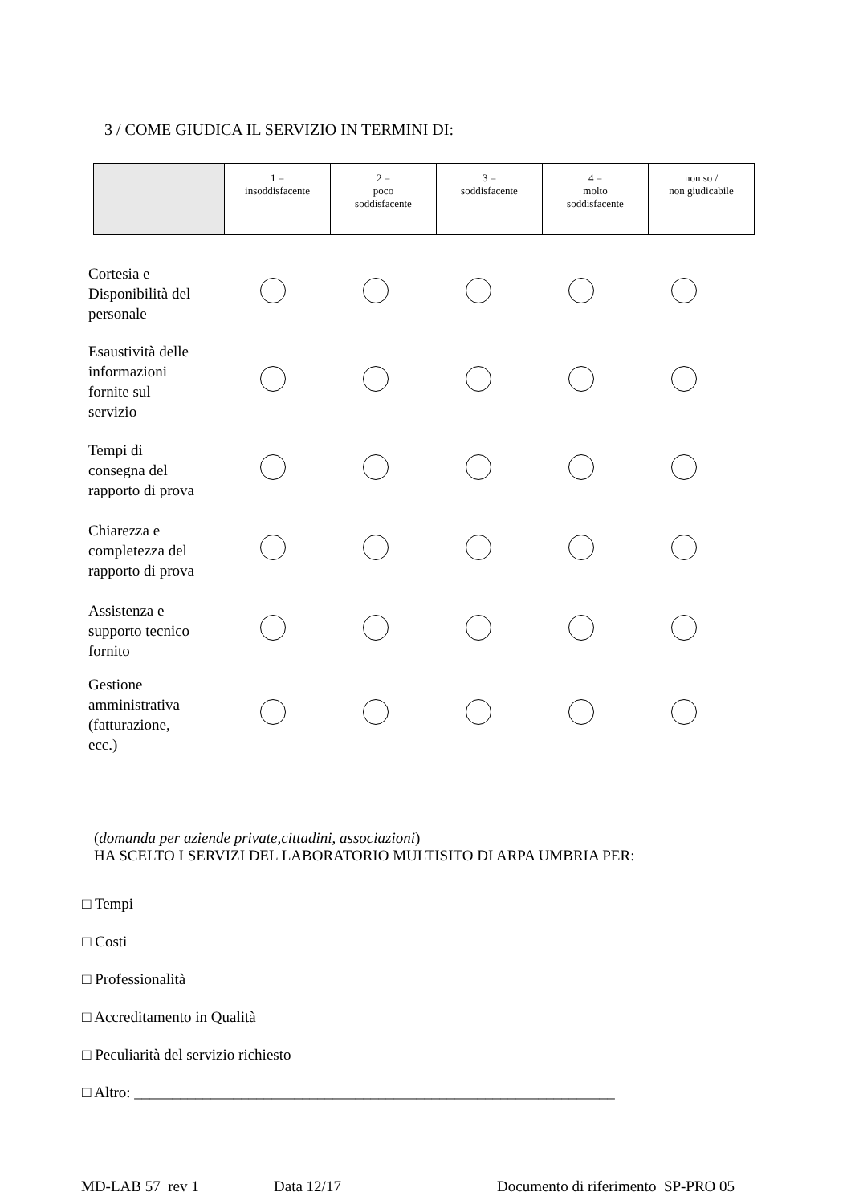3 / COME GIUDICA IL SERVIZIO IN TERMINI DI:
| | 1 = insoddisfacente | 2 = poco soddisfacente | 3 = soddisfacente | 4 = molto soddisfacente | non so / non giudicabile |
| Cortesia e Disponibilità del personale | | | | | |
| Esaustività delle informazioni fornite sul servizio | | | | | |
| Tempi di consegna del rapporto di prova | | | | | |
| Chiarezza e completezza del rapporto di prova | | | | | |
| Assistenza e supporto tecnico fornito | | | | | |
| Gestione amministrativa (fatturazione, ecc.) | | | | | |
(domanda per aziende private,cittadini, associazioni)
HA SCELTO I SERVIZI DEL LABORATORIO MULTISITO DI ARPA UMBRIA PER:
□ Tempi
□ Costi
□ Professionalità
□ Accreditamento in Qualità
□ Peculiarità del servizio richiesto
□ Altro: _______________________________________________________________
MD-LAB 57 rev 1 Data 12/17 Documento di riferimento SP-PRO 05